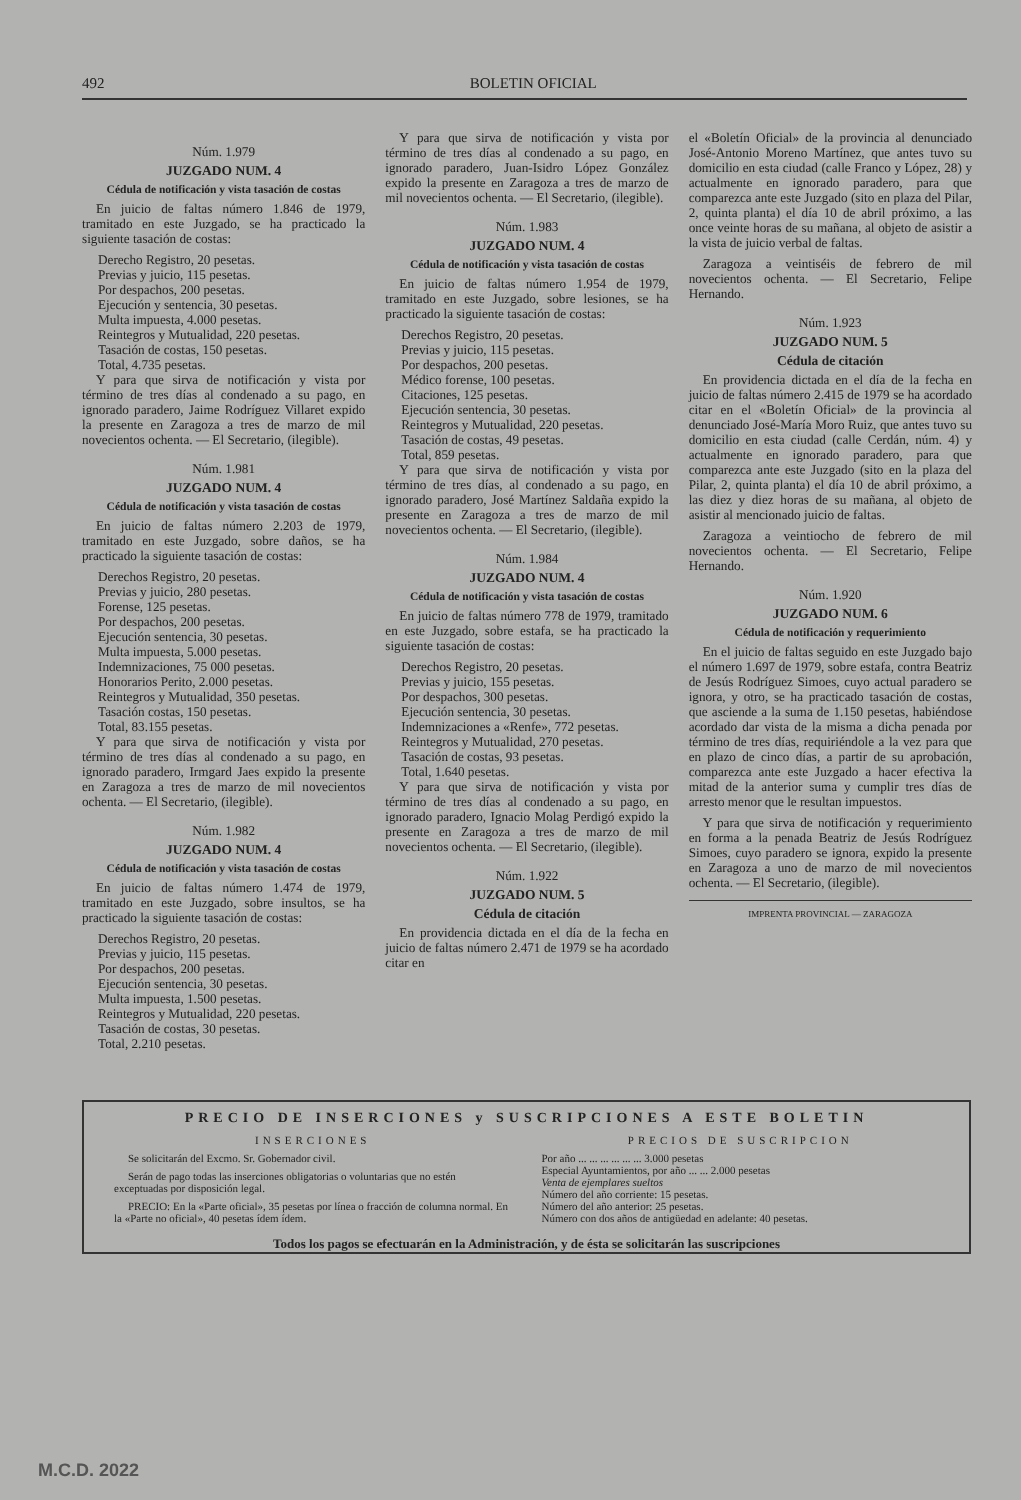492 BOLETIN OFICIAL
Núm. 1.979
JUZGADO NUM. 4
Cédula de notificación y vista tasación de costas
En juicio de faltas número 1.846 de 1979, tramitado en este Juzgado, se ha practicado la siguiente tasación de costas:
Derecho Registro, 20 pesetas.
Previas y juicio, 115 pesetas.
Por despachos, 200 pesetas.
Ejecución y sentencia, 30 pesetas.
Multa impuesta, 4.000 pesetas.
Reintegros y Mutualidad, 220 pesetas.
Tasación de costas, 150 pesetas.
Total, 4.735 pesetas.
Y para que sirva de notificación y vista por término de tres días al condenado a su pago, en ignorado paradero, Jaime Rodríguez Villaret expido la presente en Zaragoza a tres de marzo de mil novecientos ochenta. — El Secretario, (ilegible).
Núm. 1.981
JUZGADO NUM. 4
Cédula de notificación y vista tasación de costas
En juicio de faltas número 2.203 de 1979, tramitado en este Juzgado, sobre daños, se ha practicado la siguiente tasación de costas:
Derechos Registro, 20 pesetas.
Previas y juicio, 280 pesetas.
Forense, 125 pesetas.
Por despachos, 200 pesetas.
Ejecución sentencia, 30 pesetas.
Multa impuesta, 5.000 pesetas.
Indemnizaciones, 75 000 pesetas.
Honorarios Perito, 2.000 pesetas.
Reintegros y Mutualidad, 350 pesetas.
Tasación costas, 150 pesetas.
Total, 83.155 pesetas.
Y para que sirva de notificación y vista por término de tres días al condenado a su pago, en ignorado paradero, Irmgard Jaes expido la presente en Zaragoza a tres de marzo de mil novecientos ochenta. — El Secretario, (ilegible).
Núm. 1.982
JUZGADO NUM. 4
Cédula de notificación y vista tasación de costas
En juicio de faltas número 1.474 de 1979, tramitado en este Juzgado, sobre insultos, se ha practicado la siguiente tasación de costas:
Derechos Registro, 20 pesetas.
Previas y juicio, 115 pesetas.
Por despachos, 200 pesetas.
Ejecución sentencia, 30 pesetas.
Multa impuesta, 1.500 pesetas.
Reintegros y Mutualidad, 220 pesetas.
Tasación de costas, 30 pesetas.
Total, 2.210 pesetas.
Y para que sirva de notificación y vista por término de tres días al condenado a su pago, en ignorado paradero, Juan-Isidro López González expido la presente en Zaragoza a tres de marzo de mil novecientos ochenta. — El Secretario, (ilegible).
Núm. 1.983
JUZGADO NUM. 4
Cédula de notificación y vista tasación de costas
En juicio de faltas número 1.954 de 1979, tramitado en este Juzgado, sobre lesiones, se ha practicado la siguiente tasación de costas:
Derechos Registro, 20 pesetas.
Previas y juicio, 115 pesetas.
Por despachos, 200 pesetas.
Médico forense, 100 pesetas.
Citaciones, 125 pesetas.
Ejecución sentencia, 30 pesetas.
Reintegros y Mutualidad, 220 pesetas.
Tasación de costas, 49 pesetas.
Total, 859 pesetas.
Y para que sirva de notificación y vista por término de tres días, al condenado a su pago, en ignorado paradero, José Martínez Saldaña expido la presente en Zaragoza a tres de marzo de mil novecientos ochenta. — El Secretario, (ilegible).
Núm. 1.984
JUZGADO NUM. 4
Cédula de notificación y vista tasación de costas
En juicio de faltas número 778 de 1979, tramitado en este Juzgado, sobre estafa, se ha practicado la siguiente tasación de costas:
Derechos Registro, 20 pesetas.
Previas y juicio, 155 pesetas.
Por despachos, 300 pesetas.
Ejecución sentencia, 30 pesetas.
Indemnizaciones a «Renfe», 772 pesetas.
Reintegros y Mutualidad, 270 pesetas.
Tasación de costas, 93 pesetas.
Total, 1.640 pesetas.
Y para que sirva de notificación y vista por término de tres días al condenado a su pago, en ignorado paradero, Ignacio Molag Perdigó expido la presente en Zaragoza a tres de marzo de mil novecientos ochenta. — El Secretario, (ilegible).
Núm. 1.922
JUZGADO NUM. 5
Cédula de citación
En providencia dictada en el día de la fecha en juicio de faltas número 2.471 de 1979 se ha acordado citar en
el «Boletín Oficial» de la provincia al denunciado José-Antonio Moreno Martínez, que antes tuvo su domicilio en esta ciudad (calle Franco y López, 28) y actualmente en ignorado paradero, para que comparezca ante este Juzgado (sito en plaza del Pilar, 2, quinta planta) el día 10 de abril próximo, a las once veinte horas de su mañana, al objeto de asistir a la vista de juicio verbal de faltas.
Zaragoza a veintiséis de febrero de mil novecientos ochenta. — El Secretario, Felipe Hernando.
Núm. 1.923
JUZGADO NUM. 5
Cédula de citación
En providencia dictada en el día de la fecha en juicio de faltas número 2.415 de 1979 se ha acordado citar en el «Boletín Oficial» de la provincia al denunciado José-María Moro Ruiz, que antes tuvo su domicilio en esta ciudad (calle Cerdán, núm. 4) y actualmente en ignorado paradero, para que comparezca ante este Juzgado (sito en la plaza del Pilar, 2, quinta planta) el día 10 de abril próximo, a las diez y diez horas de su mañana, al objeto de asistir al mencionado juicio de faltas.
Zaragoza a veintiocho de febrero de mil novecientos ochenta. — El Secretario, Felipe Hernando.
Núm. 1.920
JUZGADO NUM. 6
Cédula de notificación y requerimiento
En el juicio de faltas seguido en este Juzgado bajo el número 1.697 de 1979, sobre estafa, contra Beatriz de Jesús Rodríguez Simoes, cuyo actual paradero se ignora, y otro, se ha practicado tasación de costas, que asciende a la suma de 1.150 pesetas, habiéndose acordado dar vista de la misma a dicha penada por término de tres días, requiriéndole a la vez para que en plazo de cinco días, a partir de su aprobación, comparezca ante este Juzgado a hacer efectiva la mitad de la anterior suma y cumplir tres días de arresto menor que le resultan impuestos.
Y para que sirva de notificación y requerimiento en forma a la penada Beatriz de Jesús Rodríguez Simoes, cuyo paradero se ignora, expido la presente en Zaragoza a uno de marzo de mil novecientos ochenta. — El Secretario, (ilegible).
IMPRENTA PROVINCIAL — ZARAGOZA
PRECIO DE INSERCIONES y SUSCRIPCIONES A ESTE BOLETIN
INSERCIONES
Se solicitarán del Excmo. Sr. Gobernador civil.
Serán de pago todas las inserciones obligatorias o voluntarias que no estén exceptuadas por disposición legal.
PRECIO: En la «Parte oficial», 35 pesetas por línea o fracción de columna normal. En la «Parte no oficial», 40 pesetas ídem ídem.
PRECIOS DE SUSCRIPCION
Por año ... ... ... ... ... ... 3.000 pesetas
Especial Ayuntamientos, por año ... ... 2.000 pesetas
Venta de ejemplares sueltos
Número del año corriente: 15 pesetas.
Número del año anterior: 25 pesetas.
Número con dos años de antigüedad en adelante: 40 pesetas.
Todos los pagos se efectuarán en la Administración, y de ésta se solicitarán las suscripciones
M.C.D. 2022